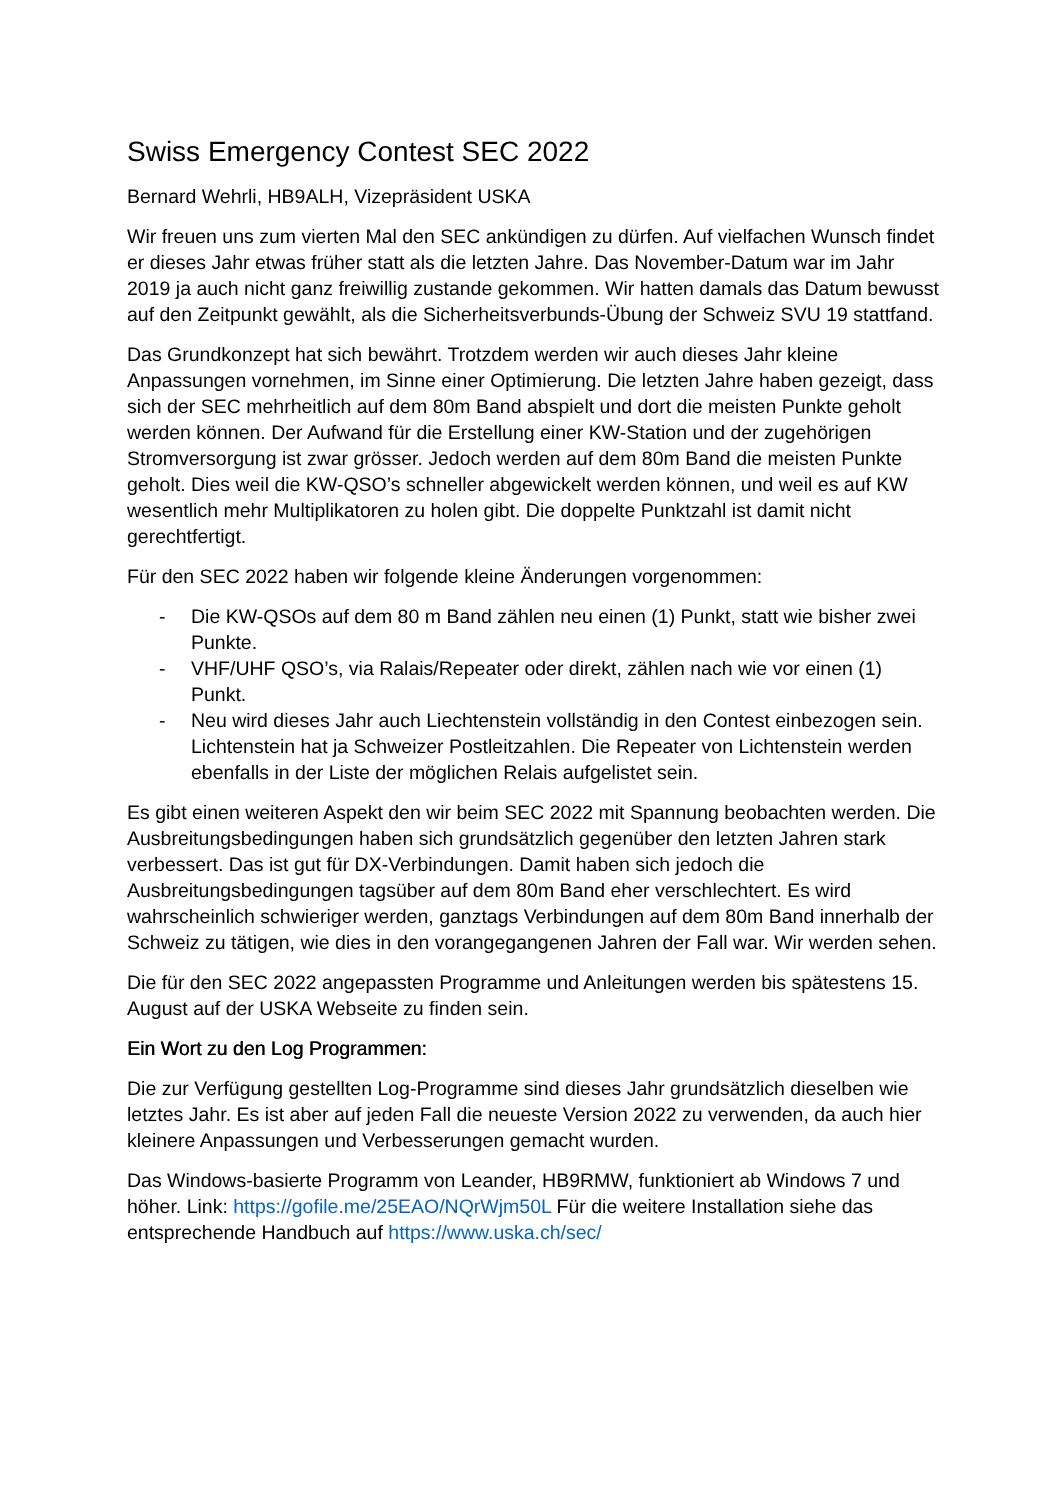Swiss Emergency Contest SEC 2022
Bernard Wehrli, HB9ALH, Vizepräsident USKA
Wir freuen uns zum vierten Mal den SEC ankündigen zu dürfen. Auf vielfachen Wunsch findet er dieses Jahr etwas früher statt als die letzten Jahre. Das November-Datum war im Jahr 2019 ja auch nicht ganz freiwillig zustande gekommen. Wir hatten damals das Datum bewusst auf den Zeitpunkt gewählt, als die Sicherheitsverbunds-Übung der Schweiz SVU 19 stattfand.
Das Grundkonzept hat sich bewährt. Trotzdem werden wir auch dieses Jahr kleine Anpassungen vornehmen, im Sinne einer Optimierung. Die letzten Jahre haben gezeigt, dass sich der SEC mehrheitlich auf dem 80m Band abspielt und dort die meisten Punkte geholt werden können. Der Aufwand für die Erstellung einer KW-Station und der zugehörigen Stromversorgung ist zwar grösser. Jedoch werden auf dem 80m Band die meisten Punkte geholt. Dies weil die KW-QSO’s schneller abgewickelt werden können, und weil es auf KW wesentlich mehr Multiplikatoren zu holen gibt. Die doppelte Punktzahl ist damit nicht gerechtfertigt.
Für den SEC 2022 haben wir folgende kleine Änderungen vorgenommen:
- Die KW-QSOs auf dem 80 m Band zählen neu einen (1) Punkt, statt wie bisher zwei Punkte.
- VHF/UHF QSO’s, via Ralais/Repeater oder direkt, zählen nach wie vor einen (1) Punkt.
- Neu wird dieses Jahr auch Liechtenstein vollständig in den Contest einbezogen sein. Lichtenstein hat ja Schweizer Postleitzahlen. Die Repeater von Lichtenstein werden ebenfalls in der Liste der möglichen Relais aufgelistet sein.
Es gibt einen weiteren Aspekt den wir beim SEC 2022 mit Spannung beobachten werden. Die Ausbreitungsbedingungen haben sich grundsätzlich gegenüber den letzten Jahren stark verbessert. Das ist gut für DX-Verbindungen. Damit haben sich jedoch die Ausbreitungsbedingungen tagsüber auf dem 80m Band eher verschlechtert. Es wird wahrscheinlich schwieriger werden, ganztags Verbindungen auf dem 80m Band innerhalb der Schweiz zu tätigen, wie dies in den vorangegangenen Jahren der Fall war. Wir werden sehen.
Die für den SEC 2022 angepassten Programme und Anleitungen werden bis spätestens 15. August auf der USKA Webseite zu finden sein.
Ein Wort zu den Log Programmen:
Die zur Verfügung gestellten Log-Programme sind dieses Jahr grundsätzlich dieselben wie letztes Jahr. Es ist aber auf jeden Fall die neueste Version 2022 zu verwenden, da auch hier kleinere Anpassungen und Verbesserungen gemacht wurden.
Das Windows-basierte Programm von Leander, HB9RMW, funktioniert ab Windows 7 und höher. Link: https://gofile.me/25EAO/NQrWjm50L Für die weitere Installation siehe das entsprechende Handbuch auf https://www.uska.ch/sec/